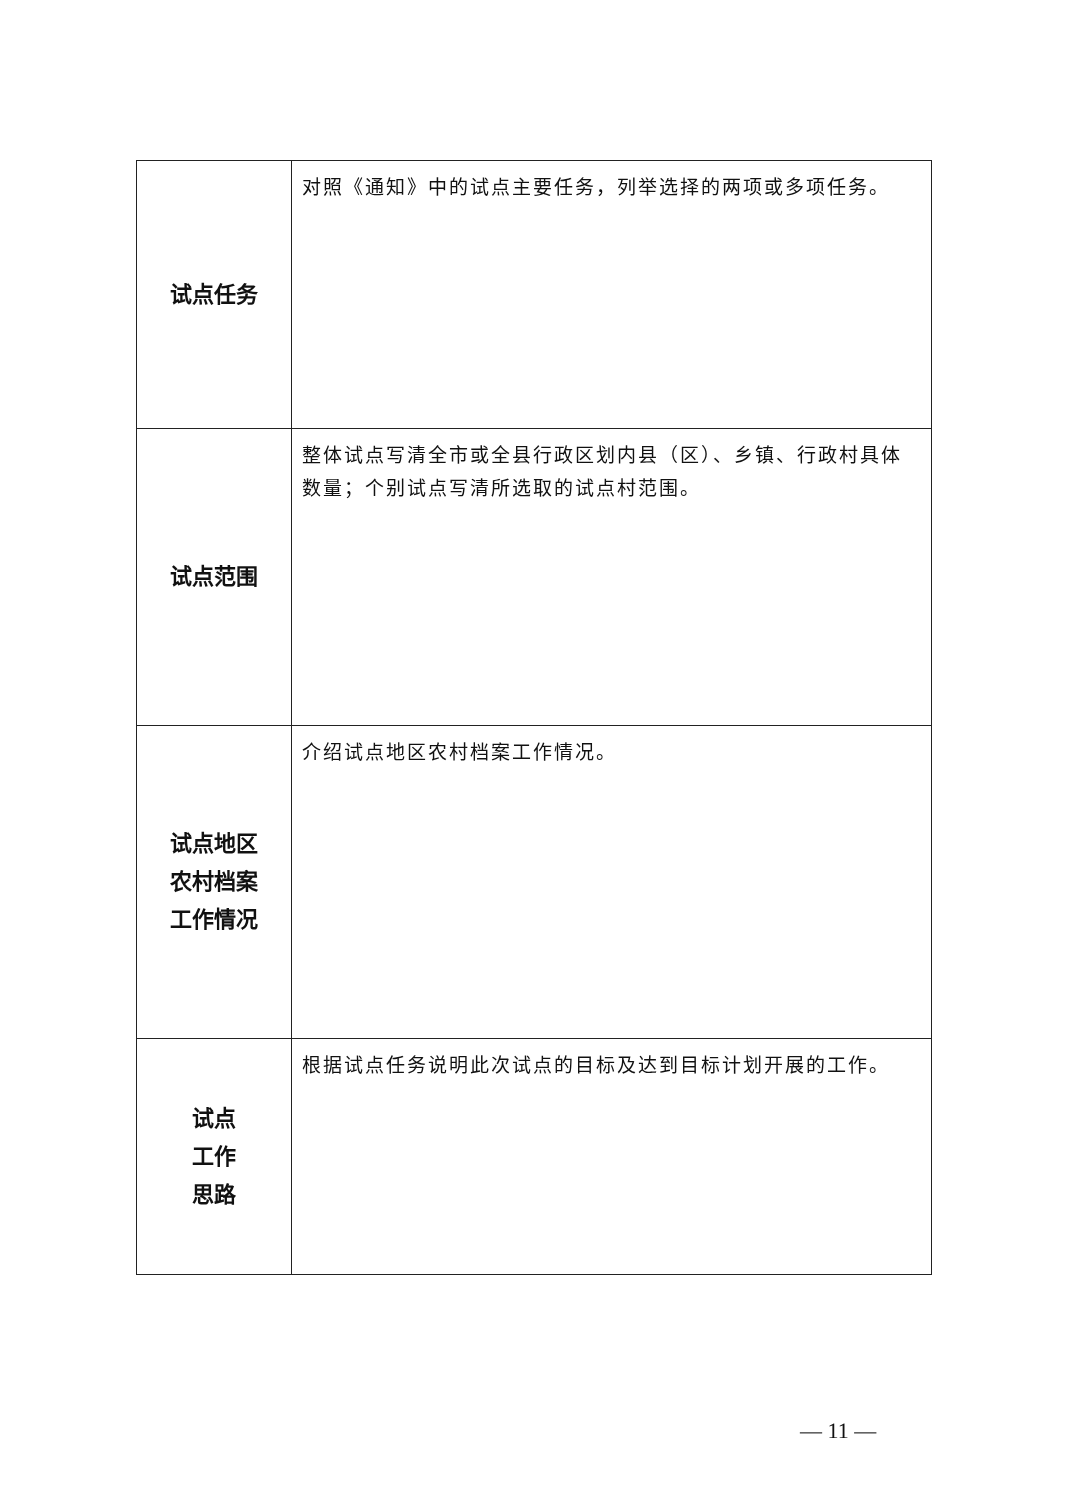| 试点任务 | 对照《通知》中的试点主要任务，列举选择的两项或多项任务。 |
| 试点范围 | 整体试点写清全市或全县行政区划内县（区）、乡镇、行政村具体数量；个别试点写清所选取的试点村范围。 |
| 试点地区 农村档案 工作情况 | 介绍试点地区农村档案工作情况。 |
| 试点 工作 思路 | 根据试点任务说明此次试点的目标及达到目标计划开展的工作。 |
— 11 —